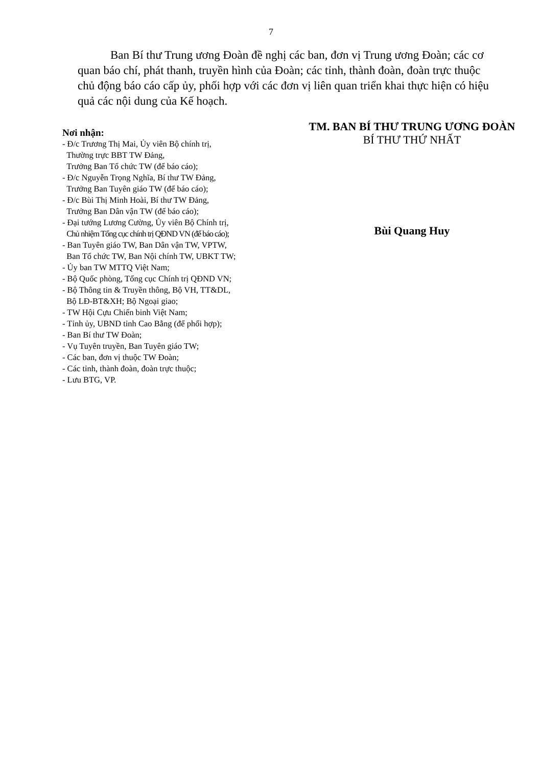7
Ban Bí thư Trung ương Đoàn đề nghị các ban, đơn vị Trung ương Đoàn; các cơ quan báo chí, phát thanh, truyền hình của Đoàn; các tỉnh, thành đoàn, đoàn trực thuộc chủ động báo cáo cấp ủy, phối hợp với các đơn vị liên quan triển khai thực hiện có hiệu quả các nội dung của Kế hoạch.
Nơi nhận:
- Đ/c Trương Thị Mai, Ủy viên Bộ chính trị,
Thường trực BBT TW Đảng,
Trưởng Ban Tổ chức TW (để báo cáo);
- Đ/c Nguyễn Trọng Nghĩa, Bí thư TW Đảng,
Trưởng Ban Tuyên giáo TW (để báo cáo);
- Đ/c Bùi Thị Minh Hoài, Bí thư TW Đảng,
Trưởng Ban Dân vận TW (để báo cáo);
- Đại tướng Lương Cường, Ủy viên Bộ Chính trị,
Chủ nhiệm Tổng cục chính trị QĐND VN (để báo cáo);
- Ban Tuyên giáo TW, Ban Dân vận TW, VPTW,
Ban Tổ chức TW, Ban Nội chính TW, UBKT TW;
- Ủy ban TW MTTQ Việt Nam;
- Bộ Quốc phòng, Tổng cục Chính trị QĐND VN;
- Bộ Thông tin & Truyền thông, Bộ VH, TT&DL,
Bộ LĐ-BT&XH; Bộ Ngoại giao;
- TW Hội Cựu Chiến binh Việt Nam;
- Tỉnh ủy, UBND tỉnh Cao Bằng (để phối hợp);
- Ban Bí thư TW Đoàn;
- Vụ Tuyên truyền, Ban Tuyên giáo TW;
- Các ban, đơn vị thuộc TW Đoàn;
- Các tỉnh, thành đoàn, đoàn trực thuộc;
- Lưu BTG, VP.
TM. BAN BÍ THƯ TRUNG ƯƠNG ĐOÀN
BÍ THƯ THỨ NHẤT
Bùi Quang Huy